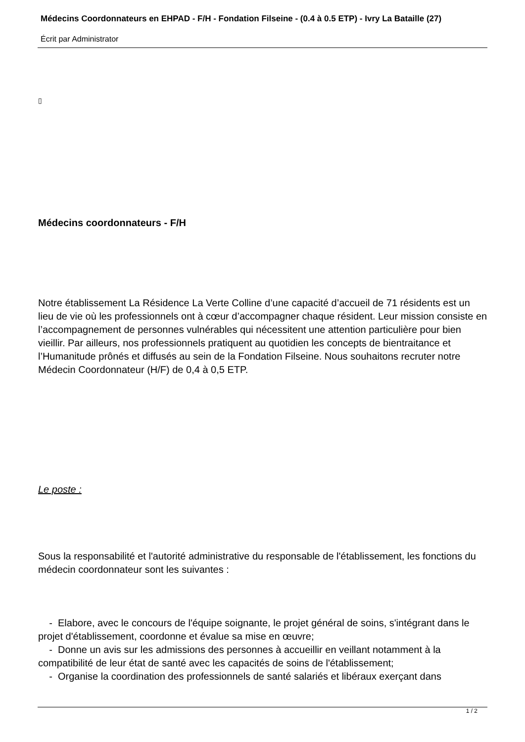Médecins Coordonnateurs en EHPAD - F/H - Fondation Filseine - (0.4 à 0.5 ETP) - Ivry La Bataille (27)
Écrit par Administrator
▯
Médecins coordonnateurs - F/H
Notre établissement La Résidence La Verte Colline d’une capacité d’accueil de 71 résidents est un lieu de vie où les professionnels ont à cœur d’accompagner chaque résident. Leur mission consiste en l’accompagnement de personnes vulnérables qui nécessitent une attention particulière pour bien vieillir. Par ailleurs, nos professionnels pratiquent au quotidien les concepts de bientraitance et l’Humanitude prônés et diffusés au sein de la Fondation Filseine. Nous souhaitons recruter notre Médecin Coordonnateur (H/F) de 0,4 à 0,5 ETP.
Le poste :
Sous la responsabilité et l'autorité administrative du responsable de l'établissement, les fonctions du médecin coordonnateur sont les suivantes :
- Elabore, avec le concours de l'équipe soignante, le projet général de soins, s'intégrant dans le projet d'établissement, coordonne et évalue sa mise en œuvre;
- Donne un avis sur les admissions des personnes à accueillir en veillant notamment à la compatibilité de leur état de santé avec les capacités de soins de l'établissement;
- Organise la coordination des professionnels de santé salariés et libéraux exerçant dans
1 / 2